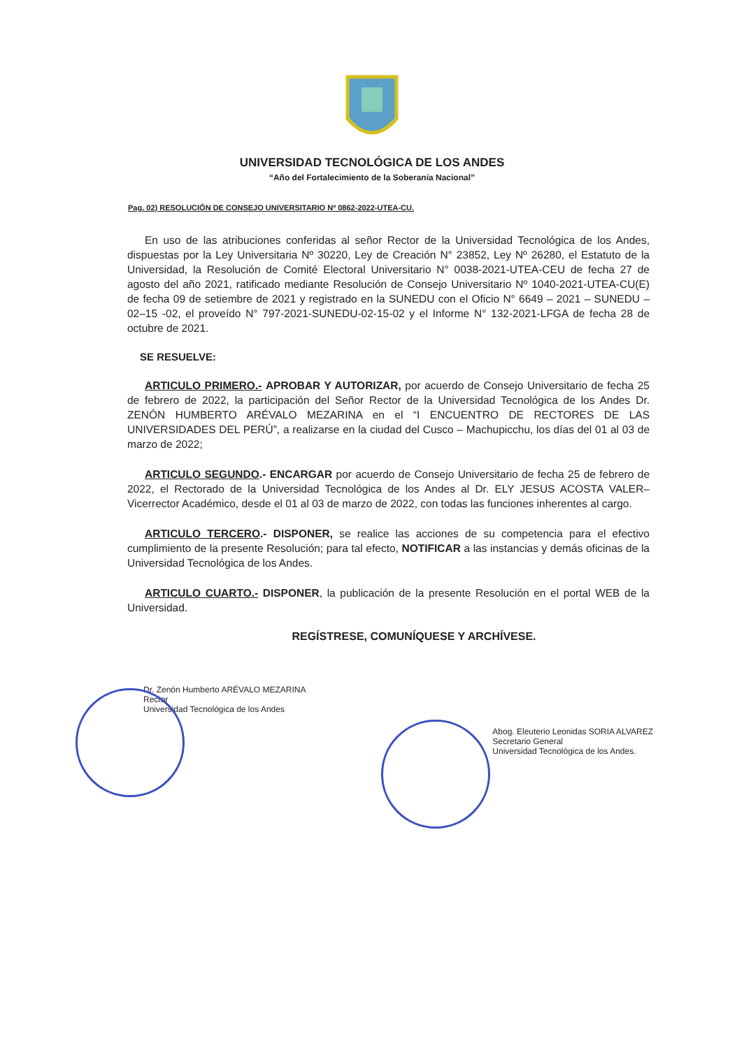UNIVERSIDAD TECNOLÓGICA DE LOS ANDES
“Año del Fortalecimiento de la Soberanía Nacional”
Pag. 02) RESOLUCIÓN DE CONSEJO UNIVERSITARIO Nº 0862-2022-UTEA-CU.
En uso de las atribuciones conferidas al señor Rector de la Universidad Tecnológica de los Andes, dispuestas por la Ley Universitaria Nº 30220, Ley de Creación N° 23852, Ley Nº 26280, el Estatuto de la Universidad, la Resolución de Comité Electoral Universitario N° 0038-2021-UTEA-CEU de fecha 27 de agosto del año 2021, ratificado mediante Resolución de Consejo Universitario Nº 1040-2021-UTEA-CU(E) de fecha 09 de setiembre de 2021 y registrado en la SUNEDU con el Oficio N° 6649 – 2021 – SUNEDU – 02–15 -02, el proveído N° 797-2021-SUNEDU-02-15-02 y el Informe N° 132-2021-LFGA de fecha 28 de octubre de 2021.
SE RESUELVE:
ARTICULO PRIMERO.- APROBAR Y AUTORIZAR, por acuerdo de Consejo Universitario de fecha 25 de febrero de 2022, la participación del Señor Rector de la Universidad Tecnológica de los Andes Dr. ZENÓN HUMBERTO ARÉVALO MEZARINA en el “I ENCUENTRO DE RECTORES DE LAS UNIVERSIDADES DEL PERÚ”, a realizarse en la ciudad del Cusco – Machupicchu, los días del 01 al 03 de marzo de 2022;
ARTICULO SEGUNDO.- ENCARGAR por acuerdo de Consejo Universitario de fecha 25 de febrero de 2022, el Rectorado de la Universidad Tecnológica de los Andes al Dr. ELY JESUS ACOSTA VALER– Vicerrector Académico, desde el 01 al 03 de marzo de 2022, con todas las funciones inherentes al cargo.
ARTICULO TERCERO.- DISPONER, se realice las acciones de su competencia para el efectivo cumplimiento de la presente Resolución; para tal efecto, NOTIFICAR a las instancias y demás oficinas de la Universidad Tecnológica de los Andes.
ARTICULO CUARTO.- DISPONER, la publicación de la presente Resolución en el portal WEB de la Universidad.
REGÍSTRESE, COMUNÍQUESE Y ARCHÍVESE.
Dr. Zenón Humberto ARÉVALO MEZARINA
Rector
Universidad Tecnológica de los Andes
Abog. Eleuterio Leonidas SORIA ALVAREZ
Secretario General
Universidad Tecnológica de los Andes.